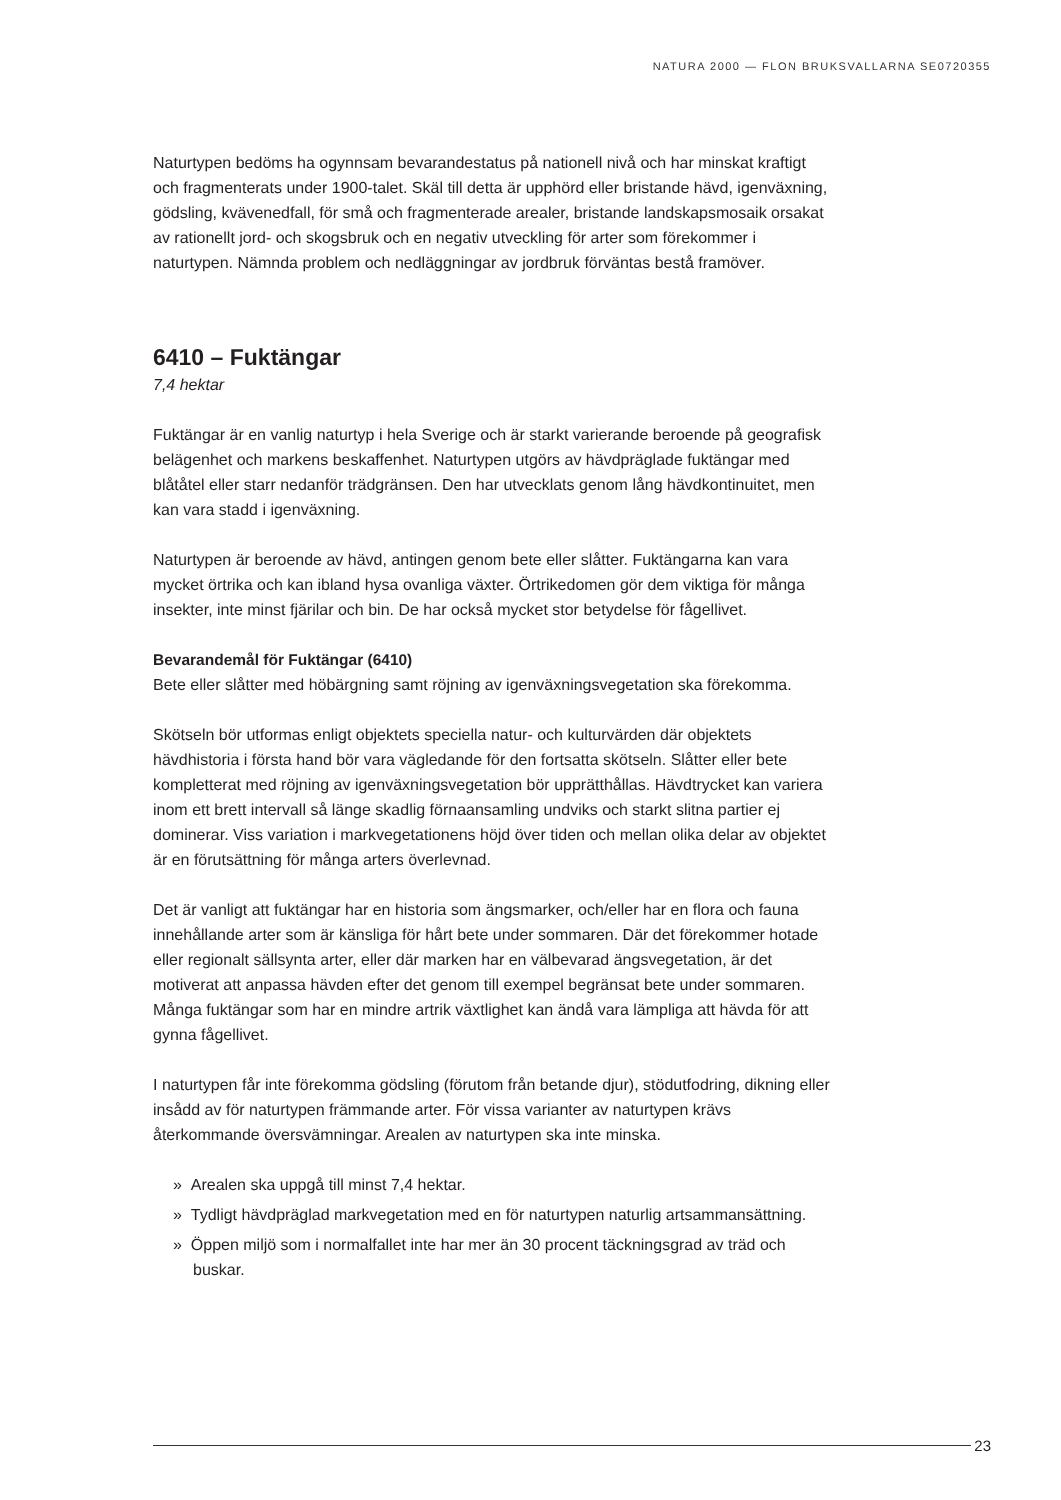NATURA 2000 — FLON BRUKSVALLARNA SE0720355
Naturtypen bedöms ha ogynnsam bevarandestatus på nationell nivå och har minskat kraftigt och fragmenterats under 1900-talet. Skäl till detta är upphörd eller bristande hävd, igenväxning, gödsling, kvävenedfall, för små och fragmenterade arealer, bristande landskapsmosaik orsakat av rationellt jord- och skogsbruk och en negativ utveckling för arter som förekommer i naturtypen. Nämnda problem och nedläggningar av jordbruk förväntas bestå framöver.
6410 – Fuktängar
7,4 hektar
Fuktängar är en vanlig naturtyp i hela Sverige och är starkt varierande beroende på geografisk belägenhet och markens beskaffenhet. Naturtypen utgörs av hävdpräglade fuktängar med blåtåtel eller starr nedanför trädgränsen. Den har utvecklats genom lång hävdkontinuitet, men kan vara stadd i igenväxning.
Naturtypen är beroende av hävd, antingen genom bete eller slåtter. Fuktängarna kan vara mycket örtrika och kan ibland hysa ovanliga växter. Örtrikedomen gör dem viktiga för många insekter, inte minst fjärilar och bin. De har också mycket stor betydelse för fågellivet.
Bevarandemål för Fuktängar (6410)
Bete eller slåtter med höbärgning samt röjning av igenväxningsvegetation ska förekomma.
Skötseln bör utformas enligt objektets speciella natur- och kulturvärden där objektets hävdhistoria i första hand bör vara vägledande för den fortsatta skötseln. Slåtter eller bete kompletterat med röjning av igenväxningsvegetation bör upprätthållas. Hävdtrycket kan variera inom ett brett intervall så länge skadlig förnaansamling undviks och starkt slitna partier ej dominerar. Viss variation i markvegetationens höjd över tiden och mellan olika delar av objektet är en förutsättning för många arters överlevnad.
Det är vanligt att fuktängar har en historia som ängsmarker, och/eller har en flora och fauna innehållande arter som är känsliga för hårt bete under sommaren. Där det förekommer hotade eller regionalt sällsynta arter, eller där marken har en välbevarad ängsvegetation, är det motiverat att anpassa hävden efter det genom till exempel begränsat bete under sommaren. Många fuktängar som har en mindre artrik växtlighet kan ändå vara lämpliga att hävda för att gynna fågellivet.
I naturtypen får inte förekomma gödsling (förutom från betande djur), stödutfodring, dikning eller insådd av för naturtypen främmande arter. För vissa varianter av naturtypen krävs återkommande översvämningar. Arealen av naturtypen ska inte minska.
» Arealen ska uppgå till minst 7,4 hektar.
» Tydligt hävdpräglad markvegetation med en för naturtypen naturlig artsammansättning.
» Öppen miljö som i normalfallet inte har mer än 30 procent täckningsgrad av träd och buskar.
23